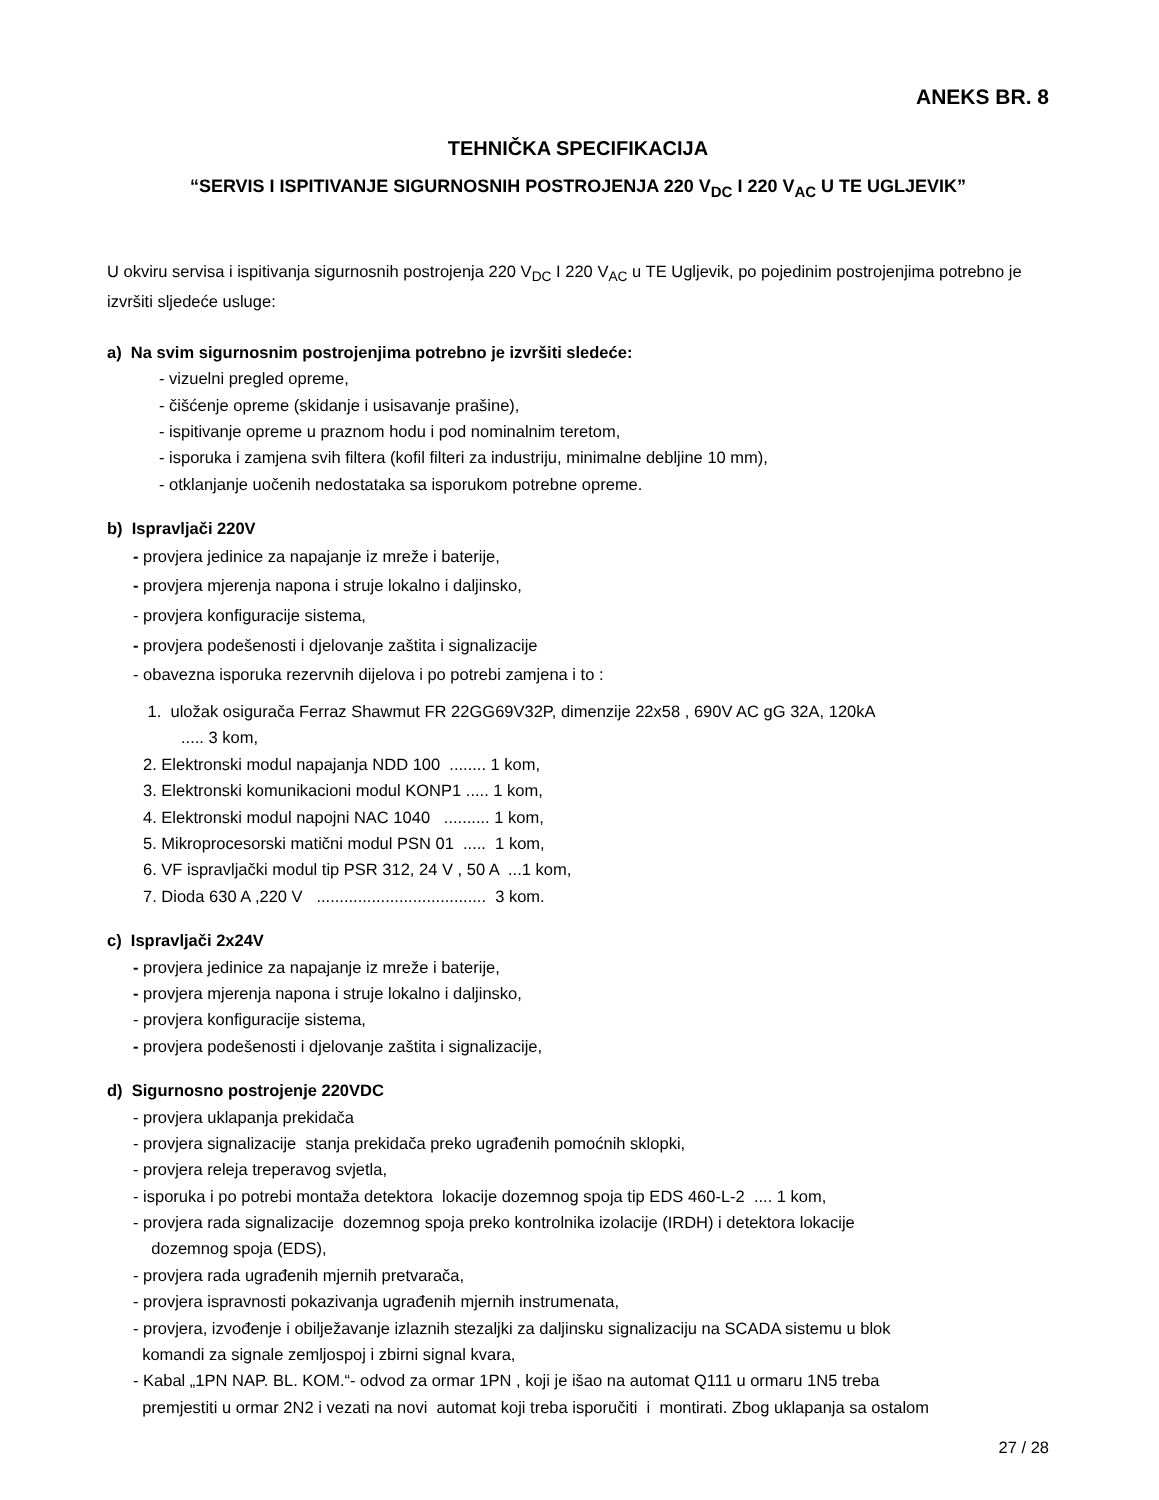ANEKS BR. 8
TEHNIČKA SPECIFIKACIJA
“SERVIS I ISPITIVANJE SIGURNOSNIH POSTROJENJA 220 V<sub>DC</sub> I 220 V<sub>AC</sub> U TE UGLJEVIK”
U okviru servisa i ispitivanja sigurnosnih postrojenja 220 V<sub>DC</sub> I 220 V<sub>AC</sub> u TE Ugljevik, po pojedinim postrojenjima potrebno je izvršiti sljedeće usluge:
a) Na svim sigurnosnim postrojenjima potrebno je izvršiti sledeće:
- vizuelni pregled opreme,
- čišćenje opreme (skidanje i usisavanje prašine),
- ispitivanje opreme u praznom hodu i pod nominalnim teretom,
- isporuka i zamjena svih filtera (kofil filteri za industriju, minimalne debljine 10 mm),
- otklanjanje uočenih nedostataka sa isporukom potrebne opreme.
b) Ispravljači 220V
- provjera jedinice za napajanje iz mreže i baterije,
- provjera mjerenja napona i struje lokalno i daljinsko,
- provjera konfiguracije sistema,
- provjera podešenosti i djelovanje zaštita i signalizacije
- obavezna isporuka rezervnih dijelova i po potrebi zamjena i to :
1. uložak osigurača Ferraz Shawmut FR 22GG69V32P, dimenzije 22x58 , 690V AC gG 32A, 120kA
..... 3 kom,
2. Elektronski modul napajanja NDD 100 ........ 1 kom,
3. Elektronski komunikacioni modul KONP1 ..... 1 kom,
4. Elektronski modul napojni NAC 1040 .......... 1 kom,
5. Mikroprocesorski matični modul PSN 01 ..... 1 kom,
6. VF ispravljački modul tip PSR 312, 24 V , 50 A ...1 kom,
7. Dioda 630 A ,220 V ..................................... 3 kom.
c) Ispravljači 2x24V
- provjera jedinice za napajanje iz mreže i baterije,
- provjera mjerenja napona i struje lokalno i daljinsko,
- provjera konfiguracije sistema,
- provjera podešenosti i djelovanje zaštita i signalizacije,
d) Sigurnosno postrojenje 220VDC
- provjera uklapanja prekidača
- provjera signalizacije stanja prekidača preko ugrađenih pomoćnih sklopki,
- provjera releja treperavog svjetla,
- isporuka i po potrebi montaža detektora lokacije dozemnog spoja tip EDS 460-L-2 .... 1 kom,
- provjera rada signalizacije dozemnog spoja preko kontrolnika izolacije (IRDH) i detektora lokacije
dozemnog spoja (EDS),
- provjera rada ugrađenih mjernih pretvarača,
- provjera ispravnosti pokazivanja ugrađenih mjernih instrumenata,
- provjera, izvođenje i obilježavanje izlaznih stezaljki za daljinsku signalizaciju na SCADA sistemu u blok
komandi za signale zemljospoj i zbirni signal kvara,
- Kabal „1PN NAP. BL. KOM.“- odvod za ormar 1PN , koji je išao na automat Q111 u ormaru 1N5 treba
premjestiti u ormar 2N2 i vezati na novi automat koji treba isporučiti i montirati. Zbog uklapanja sa ostalom
27 / 28